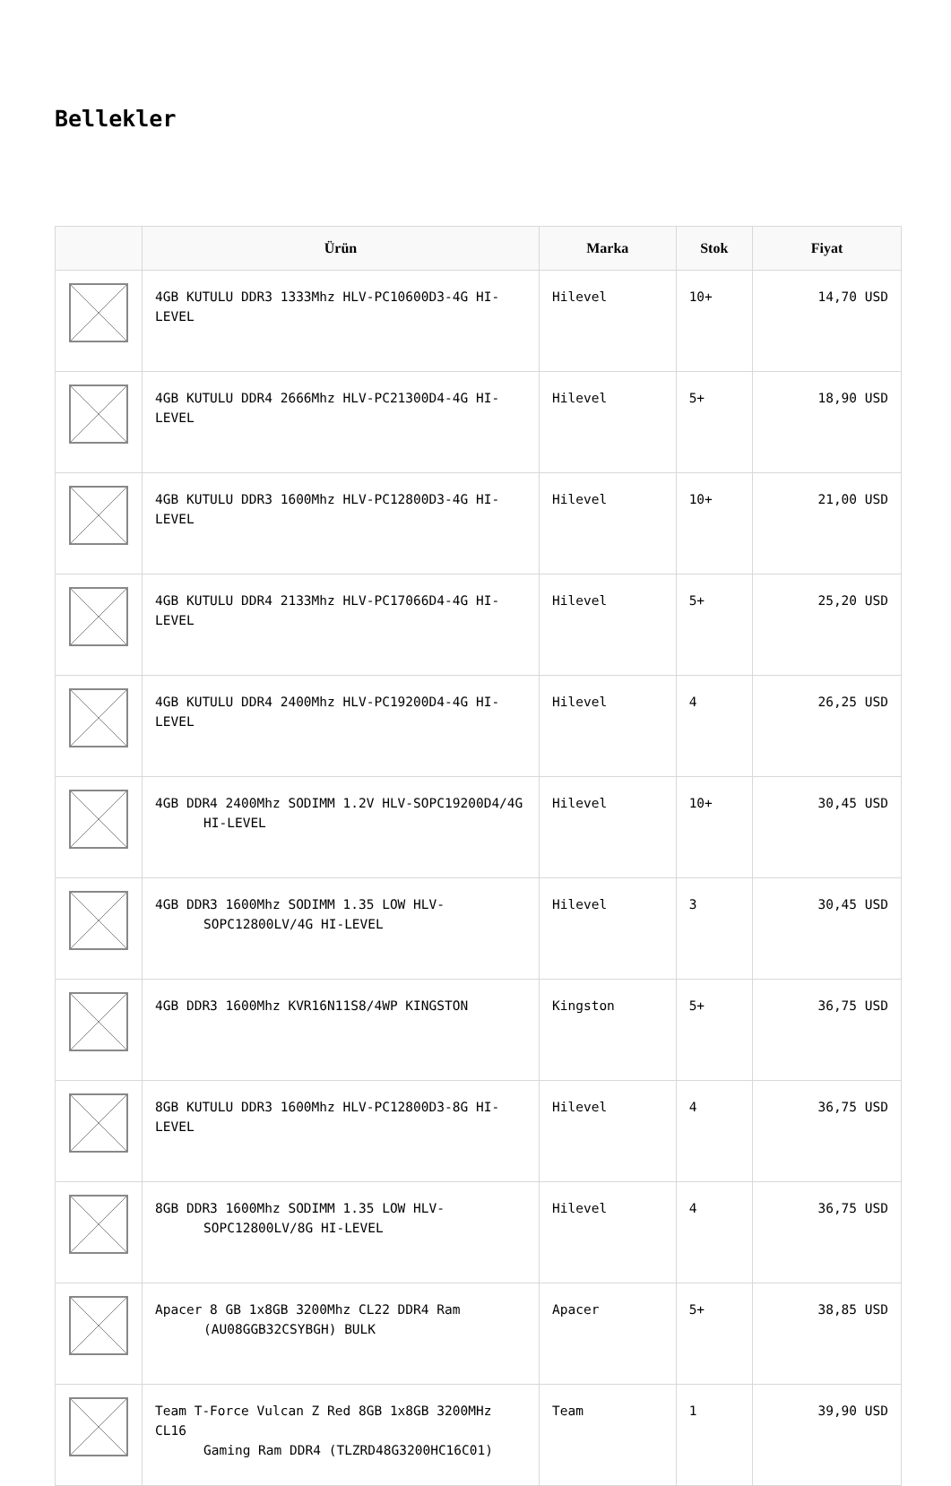Bellekler
| | Ürün | Marka | Stok | Fiyat |
| --- | --- | --- | --- | --- |
| | 4GB KUTULU DDR3 1333Mhz HLV-PC10600D3-4G HI-LEVEL | Hilevel | 10+ | 14,70 USD |
| | 4GB KUTULU DDR4 2666Mhz HLV-PC21300D4-4G HI-LEVEL | Hilevel | 5+ | 18,90 USD |
| | 4GB KUTULU DDR3 1600Mhz HLV-PC12800D3-4G HI-LEVEL | Hilevel | 10+ | 21,00 USD |
| | 4GB KUTULU DDR4 2133Mhz HLV-PC17066D4-4G HI-LEVEL | Hilevel | 5+ | 25,20 USD |
| | 4GB KUTULU DDR4 2400Mhz HLV-PC19200D4-4G HI-LEVEL | Hilevel | 4 | 26,25 USD |
| | 4GB DDR4 2400Mhz SODIMM 1.2V HLV-SOPC19200D4/4G HI-LEVEL | Hilevel | 10+ | 30,45 USD |
| | 4GB DDR3 1600Mhz SODIMM 1.35 LOW HLV- SOPC12800LV/4G HI-LEVEL | Hilevel | 3 | 30,45 USD |
| | 4GB DDR3 1600Mhz KVR16N11S8/4WP KINGSTON | Kingston | 5+ | 36,75 USD |
| | 8GB KUTULU DDR3 1600Mhz HLV-PC12800D3-8G HI-LEVEL | Hilevel | 4 | 36,75 USD |
| | 8GB DDR3 1600Mhz SODIMM 1.35 LOW HLV- SOPC12800LV/8G HI-LEVEL | Hilevel | 4 | 36,75 USD |
| | Apacer 8 GB 1x8GB 3200Mhz CL22 DDR4 Ram (AU08GGB32CSYBGH) BULK | Apacer | 5+ | 38,85 USD |
| | Team T-Force Vulcan Z Red 8GB 1x8GB 3200MHz CL16 Gaming Ram DDR4 (TLZRD48G3200HC16C01) | Team | 1 | 39,90 USD |